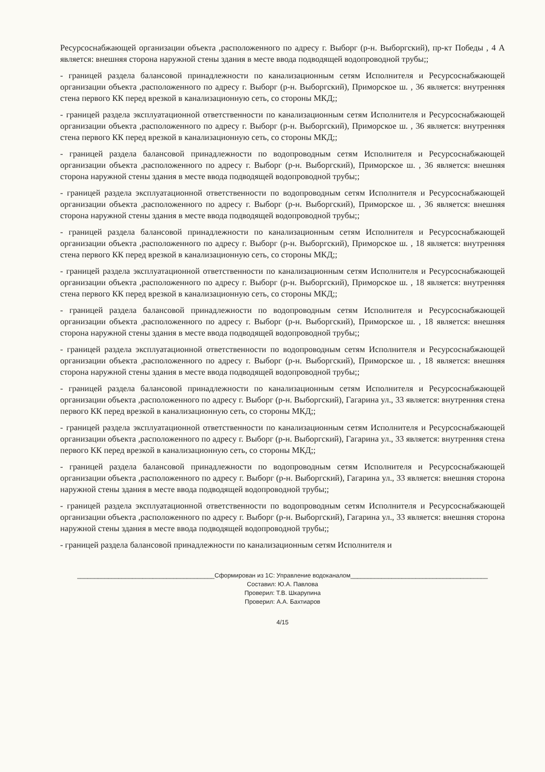Ресурсоснабжающей организации объекта ,расположенного по адресу г. Выборг (р-н. Выборгский), пр-кт Победы , 4 А является: внешняя сторона наружной стены здания в месте ввода подводящей водопроводной трубы;;
- границей раздела балансовой принадлежности по канализационным сетям Исполнителя и Ресурсоснабжающей организации объекта ,расположенного по адресу г. Выборг (р-н. Выборгский), Приморское ш. , 36 является: внутренняя стена первого КК перед врезкой в канализационную сеть, со стороны МКД;;
- границей раздела эксплуатационной ответственности по канализационным сетям Исполнителя и Ресурсоснабжающей организации объекта ,расположенного по адресу г. Выборг (р-н. Выборгский), Приморское ш. , 36 является: внутренняя стена первого КК перед врезкой в канализационную сеть, со стороны МКД;;
- границей раздела балансовой принадлежности по водопроводным сетям Исполнителя и Ресурсоснабжающей организации объекта ,расположенного по адресу г. Выборг (р-н. Выборгский), Приморское ш. , 36 является: внешняя сторона наружной стены здания в месте ввода подводящей водопроводной трубы;;
- границей раздела эксплуатационной ответственности по водопроводным сетям Исполнителя и Ресурсоснабжающей организации объекта ,расположенного по адресу г. Выборг (р-н. Выборгский), Приморское ш. , 36 является: внешняя сторона наружной стены здания в месте ввода подводящей водопроводной трубы;;
- границей раздела балансовой принадлежности по канализационным сетям Исполнителя и Ресурсоснабжающей организации объекта ,расположенного по адресу г. Выборг (р-н. Выборгский), Приморское ш. , 18 является: внутренняя стена первого КК перед врезкой в канализационную сеть, со стороны МКД;;
- границей раздела эксплуатационной ответственности по канализационным сетям Исполнителя и Ресурсоснабжающей организации объекта ,расположенного по адресу г. Выборг (р-н. Выборгский), Приморское ш. , 18 является: внутренняя стена первого КК перед врезкой в канализационную сеть, со стороны МКД;;
- границей раздела балансовой принадлежности по водопроводным сетям Исполнителя и Ресурсоснабжающей организации объекта ,расположенного по адресу г. Выборг (р-н. Выборгский), Приморское ш. , 18 является: внешняя сторона наружной стены здания в месте ввода подводящей водопроводной трубы;;
- границей раздела эксплуатационной ответственности по водопроводным сетям Исполнителя и Ресурсоснабжающей организации объекта ,расположенного по адресу г. Выборг (р-н. Выборгский), Приморское ш. , 18 является: внешняя сторона наружной стены здания в месте ввода подводящей водопроводной трубы;;
- границей раздела балансовой принадлежности по канализационным сетям Исполнителя и Ресурсоснабжающей организации объекта ,расположенного по адресу г. Выборг (р-н. Выборгский), Гагарина ул., 33 является: внутренняя стена первого КК перед врезкой в канализационную сеть, со стороны МКД;;
- границей раздела эксплуатационной ответственности по канализационным сетям Исполнителя и Ресурсоснабжающей организации объекта ,расположенного по адресу г. Выборг (р-н. Выборгский), Гагарина ул., 33 является: внутренняя стена первого КК перед врезкой в канализационную сеть, со стороны МКД;;
- границей раздела балансовой принадлежности по водопроводным сетям Исполнителя и Ресурсоснабжающей организации объекта ,расположенного по адресу г. Выборг (р-н. Выборгский), Гагарина ул., 33 является: внешняя сторона наружной стены здания в месте ввода подводящей водопроводной трубы;;
- границей раздела эксплуатационной ответственности по водопроводным сетям Исполнителя и Ресурсоснабжающей организации объекта ,расположенного по адресу г. Выборг (р-н. Выборгский), Гагарина ул., 33 является: внешняя сторона наружной стены здания в месте ввода подводящей водопроводной трубы;;
- границей раздела балансовой принадлежности по канализационным сетям Исполнителя и
________________________________________Сформирован из 1С: Управление водоканалом________________________________________
Составил: Ю.А. Павлова
Проверил: Т.В. Шкарупина
Проверил: А.А. Бахтиаров
4/15